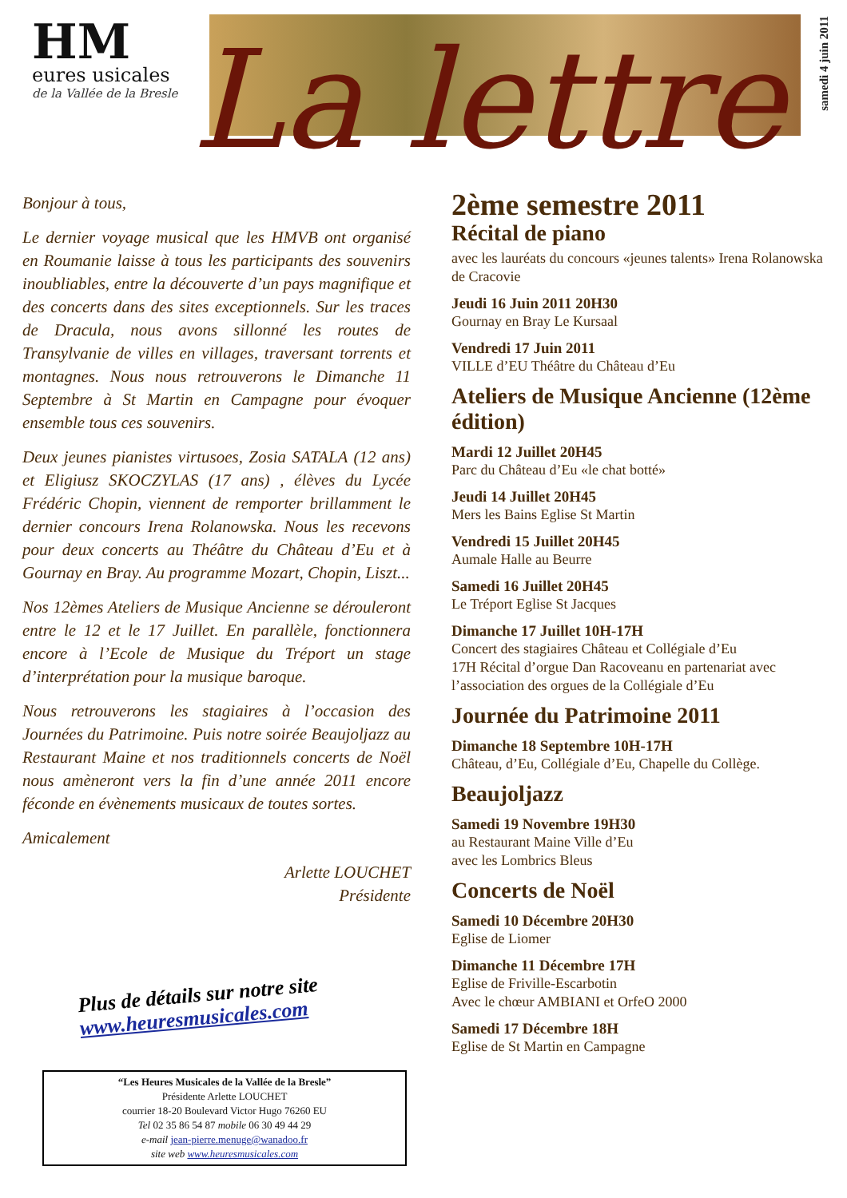HM
eures usicales
de la Vallée de la Bresle
La lettre
samedi 4 juin 2011
Bonjour à tous,
Le dernier voyage musical que les HMVB ont organisé en Roumanie laisse à tous les participants des souvenirs inoubliables, entre la découverte d’un pays magnifique et des concerts dans des sites exceptionnels. Sur les traces de Dracula, nous avons sillonné les routes de Transylvanie de villes en villages, traversant torrents et montagnes. Nous nous retrouverons le Dimanche 11 Septembre à St Martin en Campagne pour évoquer ensemble tous ces souvenirs.
Deux jeunes pianistes virtusoes, Zosia SATALA (12 ans) et Eligiusz SKOCZYLAS (17 ans) , élèves du Lycée Frédéric Chopin, viennent de remporter brillamment le dernier concours Irena Rolanowska. Nous les recevons pour deux concerts au Théâtre du Château d’Eu et à Gournay en Bray. Au programme Mozart, Chopin, Liszt...
Nos 12èmes Ateliers de Musique Ancienne se dérouleront entre le 12 et le 17 Juillet. En parallèle, fonctionnera encore à l’Ecole de Musique du Tréport un stage d’interprétation pour la musique baroque.
Nous retrouverons les stagiaires à l’occasion des Journées du Patrimoine. Puis notre soirée Beaujoljazz au Restaurant Maine et nos traditionnels concerts de Noël nous amèneront vers la fin d’une année 2011 encore féconde en évènements musicaux de toutes sortes.
Amicalement
Arlette LOUCHET
Présidente
Plus de détails sur notre site
www.heuresmusicales.com
2ème semestre 2011
Récital de piano
avec les lauréats du concours «jeunes talents» Irena Rolanowska de Cracovie
Jeudi 16 Juin 2011 20H30
Gournay en Bray Le Kursaal
Vendredi 17 Juin 2011
VILLE d’EU Théâtre du Château d’Eu
Ateliers de Musique Ancienne (12ème édition)
Mardi 12 Juillet 20H45
Parc du Château d’Eu «le chat botté»
Jeudi 14 Juillet 20H45
Mers les Bains Eglise St Martin
Vendredi 15 Juillet 20H45
Aumale Halle au Beurre
Samedi 16 Juillet 20H45
Le Tréport Eglise St Jacques
Dimanche 17 Juillet 10H-17H
Concert des stagiaires Château et Collégiale d’Eu
17H Récital d’orgue Dan Racoveanu en partenariat avec l’association des orgues de la Collégiale d’Eu
Journée du Patrimoine 2011
Dimanche 18 Septembre 10H-17H
Château, d’Eu, Collégiale d’Eu, Chapelle du Collège.
Beaujoljazz
Samedi 19 Novembre 19H30
au Restaurant Maine Ville d’Eu
avec les Lombrics Bleus
Concerts de Noël
Samedi 10 Décembre 20H30
Eglise de Liomer
Dimanche 11 Décembre 17H
Eglise de Friville-Escarbotin
Avec le chœur AMBIANI et OrfeO 2000
Samedi 17 Décembre 18H
Eglise de St Martin en Campagne
“Les Heures Musicales de la Vallée de la Bresle”
Présidente Arlette LOUCHET
courrier 18-20 Boulevard Victor Hugo 76260 EU
Tel 02 35 86 54 87 mobile 06 30 49 44 29
e-mail jean-pierre.menuge@wanadoo.fr
site web www.heuresmusicales.com